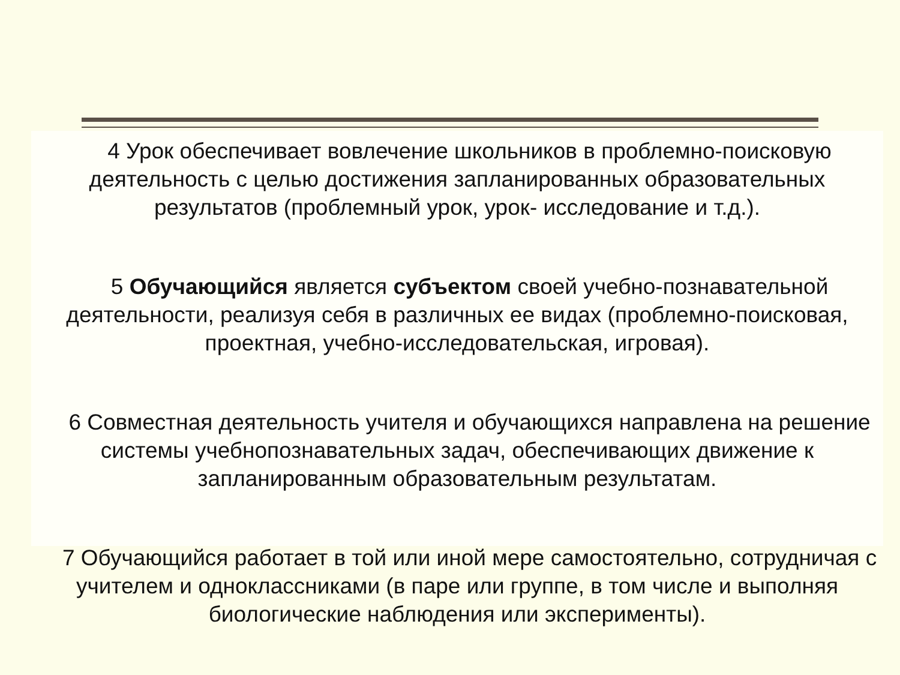4 Урок обеспечивает вовлечение школьников в проблемно-поисковую деятельность с целью достижения запланированных образовательных результатов (проблемный урок, урок- исследование и т.д.).
5 Обучающийся является субъектом своей учебно-познавательной деятельности, реализуя себя в различных ее видах (проблемно-поисковая, проектная, учебно-исследовательская, игровая).
6 Совместная деятельность учителя и обучающихся направлена на решение системы учебнопознавательных задач, обеспечивающих движение к запланированным образовательным результатам.
7 Обучающийся работает в той или иной мере самостоятельно, сотрудничая с учителем и одноклассниками (в паре или группе, в том числе и выполняя биологические наблюдения или эксперименты).